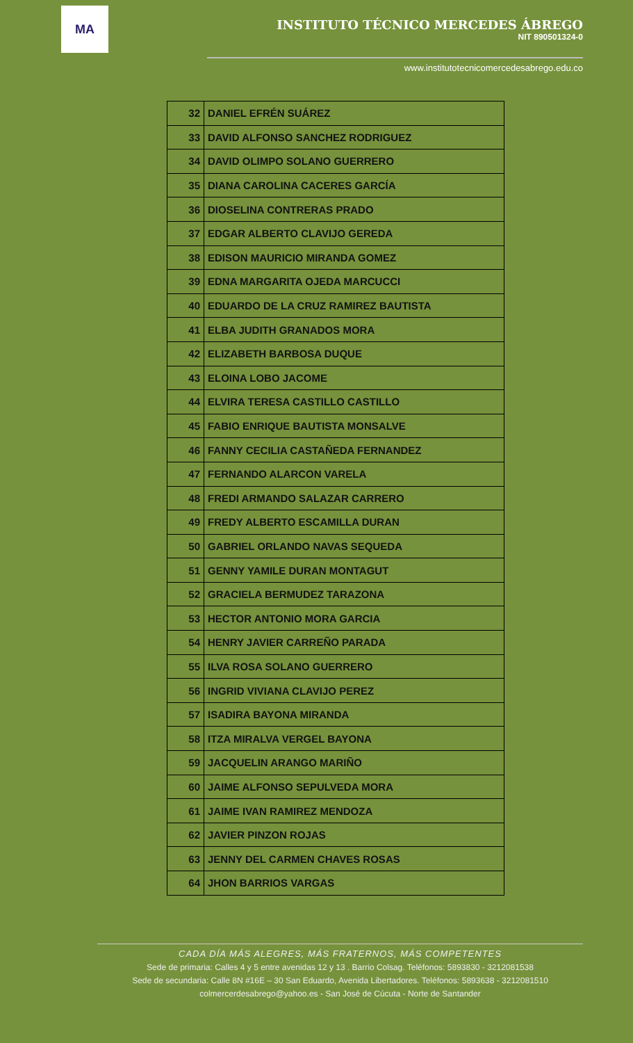MA
INSTITUTO TÉCNICO MERCEDES ÁBREGO
NIT 890501324-0
www.institutotecnicomercedesabrego.edu.co
| 32 | DANIEL EFRÉN SUÁREZ |
| 33 | DAVID ALFONSO SANCHEZ RODRIGUEZ |
| 34 | DAVID OLIMPO SOLANO GUERRERO |
| 35 | DIANA CAROLINA CACERES GARCÍA |
| 36 | DIOSELINA CONTRERAS PRADO |
| 37 | EDGAR ALBERTO CLAVIJO GEREDA |
| 38 | EDISON MAURICIO MIRANDA GOMEZ |
| 39 | EDNA MARGARITA OJEDA MARCUCCI |
| 40 | EDUARDO DE LA CRUZ RAMIREZ BAUTISTA |
| 41 | ELBA JUDITH GRANADOS MORA |
| 42 | ELIZABETH BARBOSA DUQUE |
| 43 | ELOINA LOBO JACOME |
| 44 | ELVIRA TERESA CASTILLO CASTILLO |
| 45 | FABIO ENRIQUE BAUTISTA MONSALVE |
| 46 | FANNY CECILIA CASTAÑEDA FERNANDEZ |
| 47 | FERNANDO ALARCON VARELA |
| 48 | FREDI ARMANDO SALAZAR CARRERO |
| 49 | FREDY ALBERTO ESCAMILLA DURAN |
| 50 | GABRIEL ORLANDO NAVAS SEQUEDA |
| 51 | GENNY YAMILE DURAN MONTAGUT |
| 52 | GRACIELA BERMUDEZ TARAZONA |
| 53 | HECTOR ANTONIO MORA GARCIA |
| 54 | HENRY JAVIER CARREÑO PARADA |
| 55 | ILVA ROSA SOLANO GUERRERO |
| 56 | INGRID VIVIANA CLAVIJO PEREZ |
| 57 | ISADIRA BAYONA MIRANDA |
| 58 | ITZA MIRALVA VERGEL BAYONA |
| 59 | JACQUELIN ARANGO MARIÑO |
| 60 | JAIME ALFONSO SEPULVEDA MORA |
| 61 | JAIME IVAN RAMIREZ MENDOZA |
| 62 | JAVIER PINZON ROJAS |
| 63 | JENNY DEL CARMEN CHAVES ROSAS |
| 64 | JHON BARRIOS VARGAS |
CADA DÍA MÁS ALEGRES, MÁS FRATERNOS, MÁS COMPETENTES
Sede de primaria: Calles 4 y 5 entre avenidas 12 y 13 . Barrio Colsag. Teléfonos: 5893830 - 3212081538
Sede de secundaria: Calle 8N #16E – 30 San Eduardo, Avenida Libertadores. Teléfonos: 5893638 - 3212081510
colmercerdesabrego@yahoo.es - San José de Cúcuta - Norte de Santander